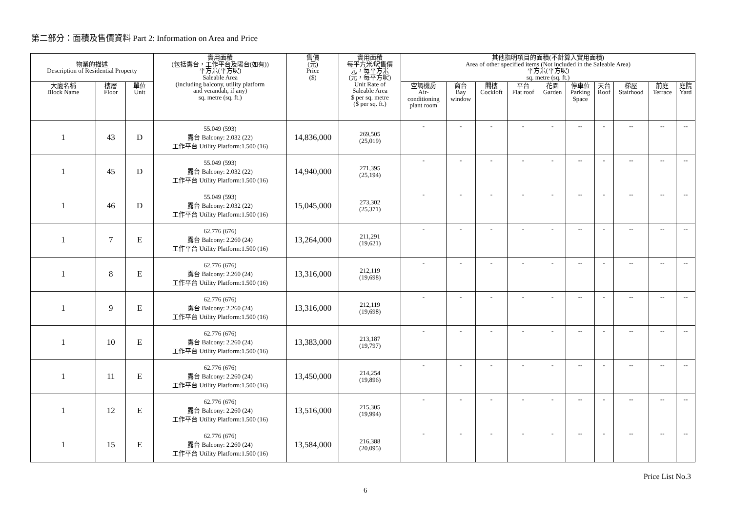第二部分：面積及售價資料 Part 2: Information on Area and Price
| 物業的描述 Description of Residential Property | | | 實用面積 (包括露台，工作平台及陽台(如有)) 平方米(平方呎) Saleable Area (including balcony, utility platform and verandah, if any) sq. metre (sq. ft.) | 售價 (元) Price ($) | 實用面積 每平方米/呎售價 元，每平方米 (元，每平方呎) Unit Rate of Saleable Area $ per sq. metre ($ per sq. ft.) | 其他指明項目的面積(不計算入實用面積) Area of other specified items (Not included in the Saleable Area) 平方米(平方呎) sq. metre (sq. ft.) | | | | | | | | | |
| --- | --- | --- | --- | --- | --- | --- | --- | --- | --- | --- | --- | --- | --- | --- | --- |
| 大廈名稱 Block Name | 樓層 Floor | 單位 Unit | | | | 空調機房 Air- conditioning plant room | 窗台 Bay window | 閣樓 Cockloft | 平台 Flat roof | 花園 Garden | 停車位 Parking Space | 天台 Roof | 梯屋 Stairhood | 前庭 Terrace | 庭院 Yard |
| 1 | 43 | D | 55.049 (593) 露台 Balcony: 2.032 (22) 工作平台 Utility Platform:1.500 (16) | 14,836,000 | 269,505 (25,019) | - | - | - | - | - | -- | - | -- | -- | -- |
| 1 | 45 | D | 55.049 (593) 露台 Balcony: 2.032 (22) 工作平台 Utility Platform:1.500 (16) | 14,940,000 | 271,395 (25,194) | - | - | - | - | - | -- | - | -- | -- | -- |
| 1 | 46 | D | 55.049 (593) 露台 Balcony: 2.032 (22) 工作平台 Utility Platform:1.500 (16) | 15,045,000 | 273,302 (25,371) | - | - | - | - | - | -- | - | -- | -- | -- |
| 1 | 7 | E | 62.776 (676) 露台 Balcony: 2.260 (24) 工作平台 Utility Platform:1.500 (16) | 13,264,000 | 211,291 (19,621) | - | - | - | - | - | -- | - | -- | -- | -- |
| 1 | 8 | E | 62.776 (676) 露台 Balcony: 2.260 (24) 工作平台 Utility Platform:1.500 (16) | 13,316,000 | 212,119 (19,698) | - | - | - | - | - | -- | - | -- | -- | -- |
| 1 | 9 | E | 62.776 (676) 露台 Balcony: 2.260 (24) 工作平台 Utility Platform:1.500 (16) | 13,316,000 | 212,119 (19,698) | - | - | - | - | - | -- | - | -- | -- | -- |
| 1 | 10 | E | 62.776 (676) 露台 Balcony: 2.260 (24) 工作平台 Utility Platform:1.500 (16) | 13,383,000 | 213,187 (19,797) | - | - | - | - | - | -- | - | -- | -- | -- |
| 1 | 11 | E | 62.776 (676) 露台 Balcony: 2.260 (24) 工作平台 Utility Platform:1.500 (16) | 13,450,000 | 214,254 (19,896) | - | - | - | - | - | -- | - | -- | -- | -- |
| 1 | 12 | E | 62.776 (676) 露台 Balcony: 2.260 (24) 工作平台 Utility Platform:1.500 (16) | 13,516,000 | 215,305 (19,994) | - | - | - | - | - | -- | - | -- | -- | -- |
| 1 | 15 | E | 62.776 (676) 露台 Balcony: 2.260 (24) 工作平台 Utility Platform:1.500 (16) | 13,584,000 | 216,388 (20,095) | - | - | - | - | - | -- | - | -- | -- | -- |
Price List No.3
6